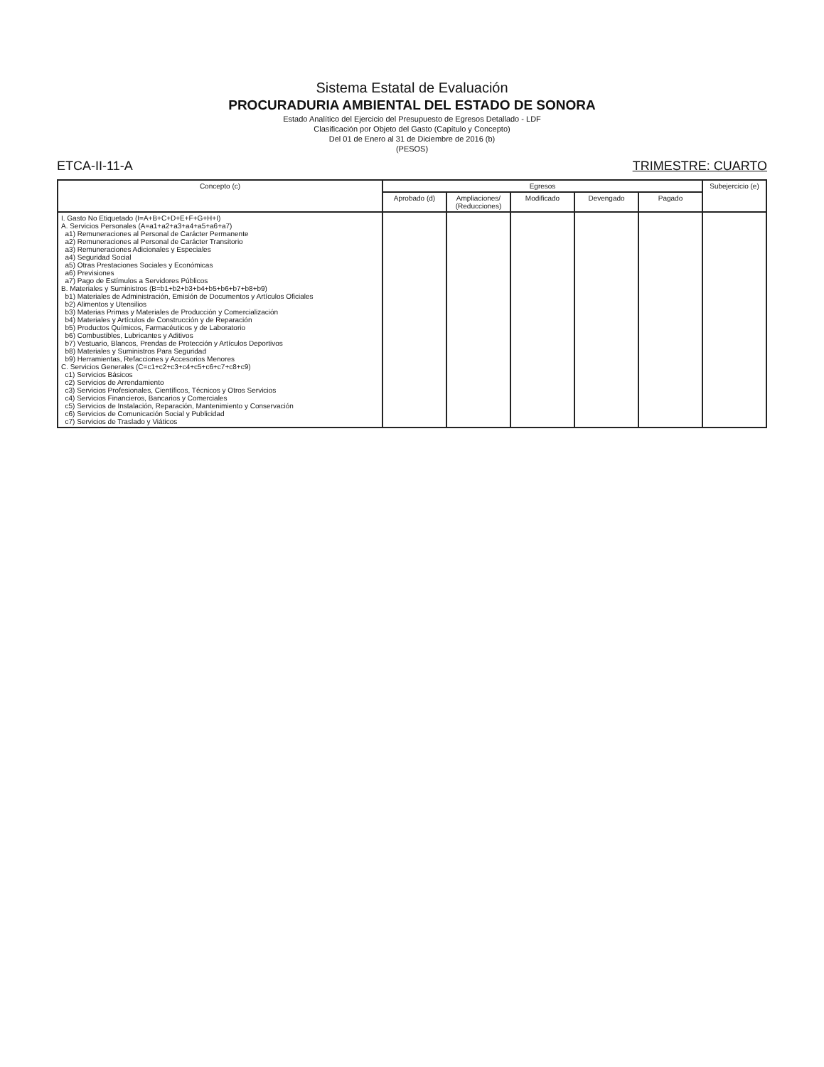Sistema Estatal de Evaluación
PROCURADURIA AMBIENTAL DEL ESTADO DE SONORA
Estado Analítico del Ejercicio del Presupuesto de Egresos Detallado - LDF
Clasificación por Objeto del Gasto (Capítulo y Concepto)
Del 01 de Enero al 31 de Diciembre de 2016 (b)
(PESOS)
ETCA-II-11-A TRIMESTRE: CUARTO
| Concepto (c) | Egresos | | | | | Subejercicio (e) |
| --- | --- | --- | --- | --- | --- | --- |
| | Aprobado (d) | Ampliaciones/ (Reducciones) | Modificado | Devengado | Pagado | |
| I. Gasto No Etiquetado (I=A+B+C+D+E+F+G+H+I) A. Servicios Personales (A=a1+a2+a3+a4+a5+a6+a7) a1) Remuneraciones al Personal de Carácter Permanente a2) Remuneraciones al Personal de Carácter Transitorio a3) Remuneraciones Adicionales y Especiales a4) Seguridad Social a5) Otras Prestaciones Sociales y Económicas a6) Previsiones a7) Pago de Estímulos a Servidores Públicos B. Materiales y Suministros (B=b1+b2+b3+b4+b5+b6+b7+b8+b9) b1) Materiales de Administración, Emisión de Documentos y Artículos Oficiales b2) Alimentos y Utensilios b3) Materias Primas y Materiales de Producción y Comercialización b4) Materiales y Artículos de Construcción y de Reparación b5) Productos Químicos, Farmacéuticos y de Laboratorio b6) Combustibles, Lubricantes y Aditivos b7) Vestuario, Blancos, Prendas de Protección y Artículos Deportivos b8) Materiales y Suministros Para Seguridad b9) Herramientas, Refacciones y Accesorios Menores C. Servicios Generales (C=c1+c2+c3+c4+c5+c6+c7+c8+c9) c1) Servicios Básicos c2) Servicios de Arrendamiento c3) Servicios Profesionales, Científicos, Técnicos y Otros Servicios c4) Servicios Financieros, Bancarios y Comerciales c5) Servicios de Instalación, Reparación, Mantenimiento y Conservación c6) Servicios de Comunicación Social y Publicidad c7) Servicios de Traslado y Viáticos | | | | | | |